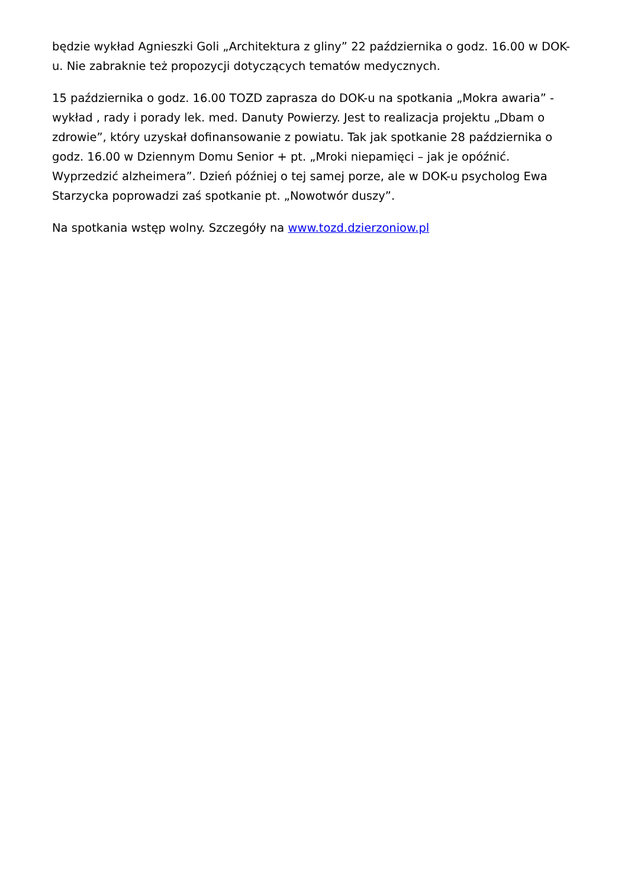będzie wykład Agnieszki Goli „Architektura z gliny” 22 października o godz. 16.00 w DOK-u. Nie zabraknie też propozycji dotyczących tematów medycznych.
15 października o godz. 16.00 TOZD zaprasza do DOK-u na spotkania „Mokra awaria” - wykład , rady i porady lek. med. Danuty Powierzy. Jest to realizacja projektu „Dbam o zdrowie”, który uzyskał dofinansowanie z powiatu. Tak jak spotkanie 28 października o godz. 16.00 w Dziennym Domu Senior + pt. „Mroki niepamięci – jak je opóźnić. Wyprzedzić alzheimera”. Dzień później o tej samej porze, ale w DOK-u psycholog Ewa Starzycka poprowadzi zaś spotkanie pt. „Nowotwór duszy”.
Na spotkania wstęp wolny. Szczegóły na www.tozd.dzierzoniow.pl